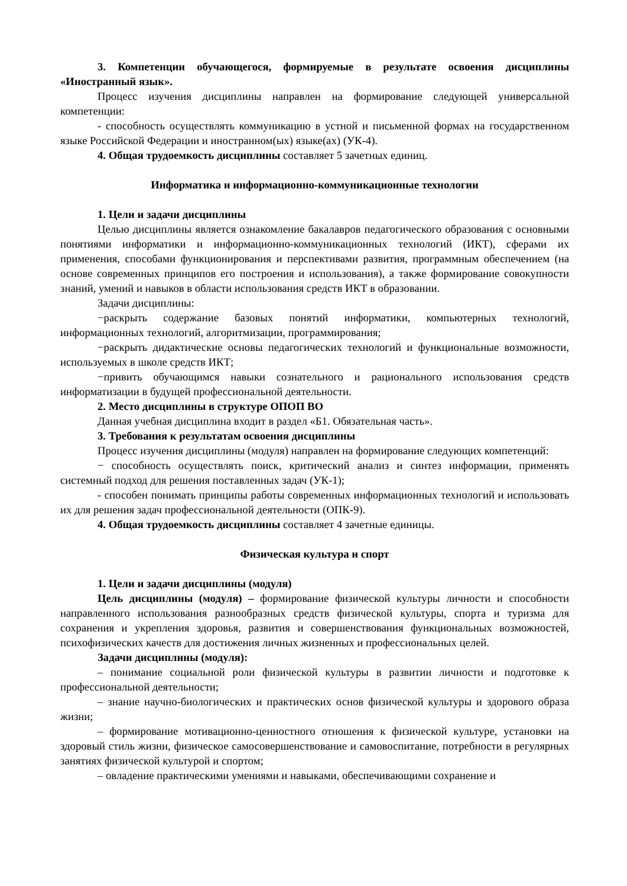3. Компетенции обучающегося, формируемые в результате освоения дисциплины «Иностранный язык».
Процесс изучения дисциплины направлен на формирование следующей универсальной компетенции:
- способность осуществлять коммуникацию в устной и письменной формах на государственном языке Российской Федерации и иностранном(ых) языке(ах) (УК-4).
4. Общая трудоемкость дисциплины составляет 5 зачетных единиц.
Информатика и информационно-коммуникационные технологии
1. Цели и задачи дисциплины
Целью дисциплины является ознакомление бакалавров педагогического образования с основными понятиями информатики и информационно-коммуникационных технологий (ИКТ), сферами их применения, способами функционирования и перспективами развития, программным обеспечением (на основе современных принципов его построения и использования), а также формирование совокупности знаний, умений и навыков в области использования средств ИКТ в образовании.
Задачи дисциплины:
−раскрыть содержание базовых понятий информатики, компьютерных технологий, информационных технологий, алгоритмизации, программирования;
−раскрыть дидактические основы педагогических технологий и функциональные возможности, используемых в школе средств ИКТ;
−привить обучающимся навыки сознательного и рационального использования средств информатизации в будущей профессиональной деятельности.
2. Место дисциплины в структуре ОПОП ВО
Данная учебная дисциплина входит в раздел «Б1. Обязательная часть».
3. Требования к результатам освоения дисциплины
Процесс изучения дисциплины (модуля) направлен на формирование следующих компетенций:
− способность осуществлять поиск, критический анализ и синтез информации, применять системный подход для решения поставленных задач (УК-1);
- способен понимать принципы работы современных информационных технологий и использовать их для решения задач профессиональной деятельности (ОПК-9).
4. Общая трудоемкость дисциплины составляет 4 зачетные единицы.
Физическая культура и спорт
1. Цели и задачи дисциплины (модуля)
Цель дисциплины (модуля) – формирование физической культуры личности и способности направленного использования разнообразных средств физической культуры, спорта и туризма для сохранения и укрепления здоровья, развития и совершенствования функциональных возможностей, психофизических качеств для достижения личных жизненных и профессиональных целей.
Задачи дисциплины (модуля):
– понимание социальной роли физической культуры в развитии личности и подготовке к профессиональной деятельности;
– знание научно-биологических и практических основ физической культуры и здорового образа жизни;
– формирование мотивационно-ценностного отношения к физической культуре, установки на здоровый стиль жизни, физическое самосовершенствование и самовоспитание, потребности в регулярных занятиях физической культурой и спортом;
– овладение практическими умениями и навыками, обеспечивающими сохранение и